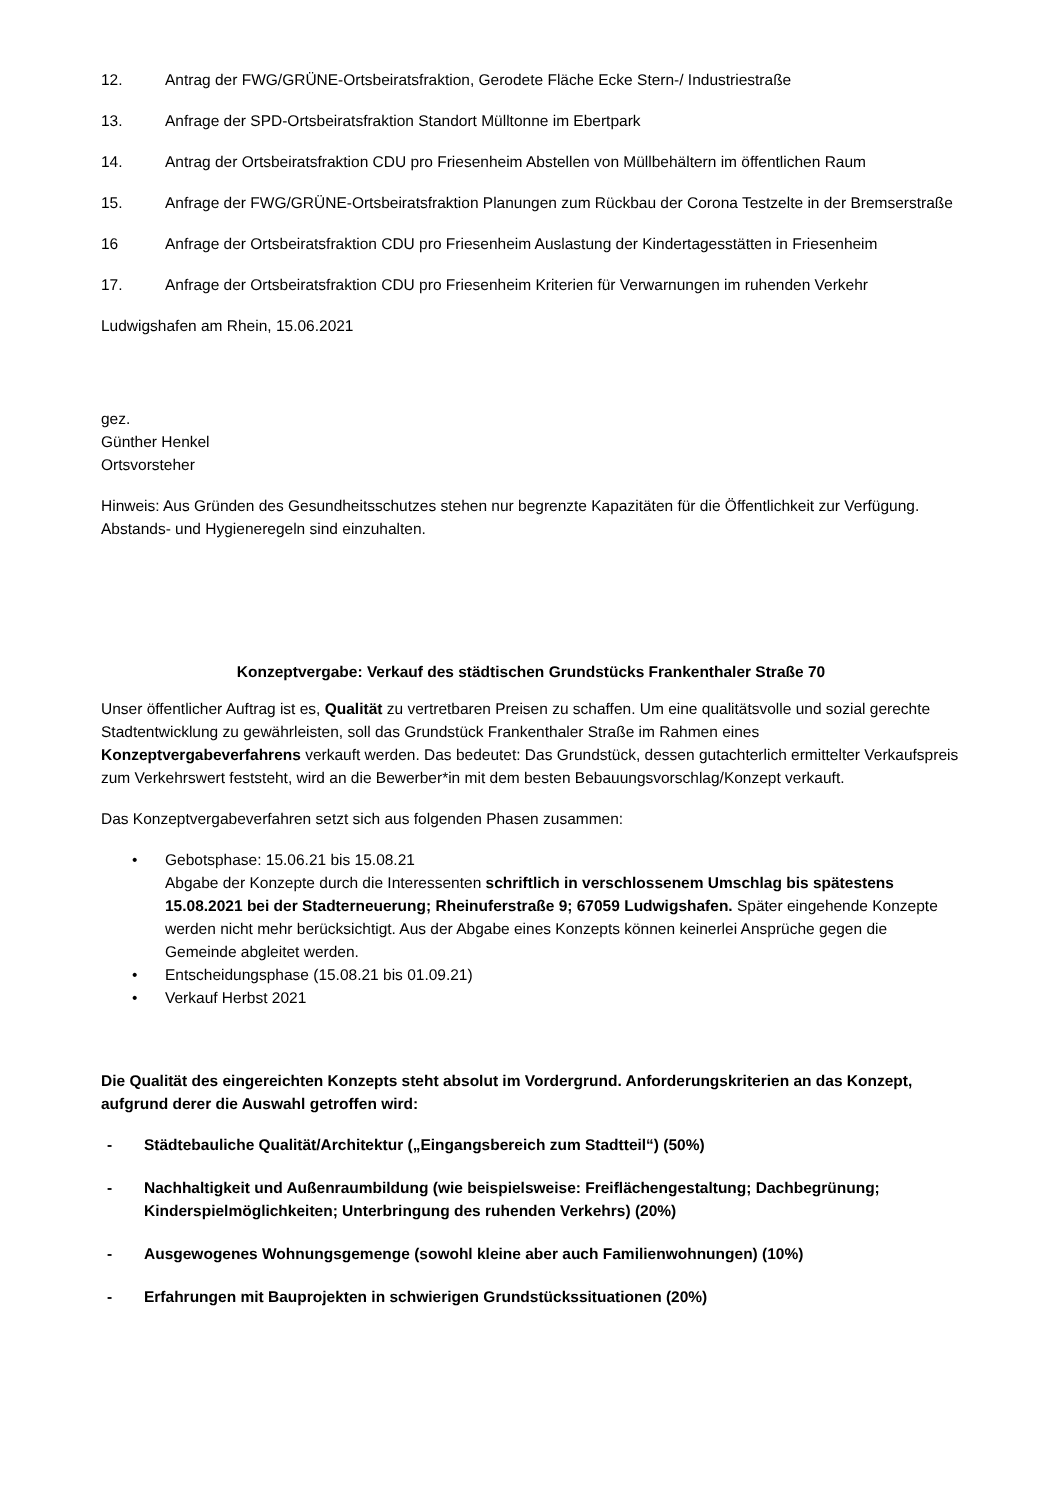12. Antrag der FWG/GRÜNE-Ortsbeiratsfraktion, Gerodete Fläche Ecke Stern-/ Industriestraße
13. Anfrage der SPD-Ortsbeiratsfraktion Standort Mülltonne im Ebertpark
14. Antrag der Ortsbeiratsfraktion CDU pro Friesenheim Abstellen von Müllbehältern im öffentlichen Raum
15. Anfrage der FWG/GRÜNE-Ortsbeiratsfraktion Planungen zum Rückbau der Corona Testzelte in der Bremserstraße
16 Anfrage der Ortsbeiratsfraktion CDU pro Friesenheim Auslastung der Kindertagesstätten in Friesenheim
17. Anfrage der Ortsbeiratsfraktion CDU pro Friesenheim Kriterien für Verwarnungen im ruhenden Verkehr
Ludwigshafen am Rhein, 15.06.2021
gez.
Günther Henkel
Ortsvorsteher
Hinweis: Aus Gründen des Gesundheitsschutzes stehen nur begrenzte Kapazitäten für die Öffentlichkeit zur Verfügung. Abstands- und Hygieneregeln sind einzuhalten.
Konzeptvergabe: Verkauf des städtischen Grundstücks Frankenthaler Straße 70
Unser öffentlicher Auftrag ist es, Qualität zu vertretbaren Preisen zu schaffen. Um eine qualitätsvolle und sozial gerechte Stadtentwicklung zu gewährleisten, soll das Grundstück Frankenthaler Straße im Rahmen eines Konzeptvergabeverfahrens verkauft werden. Das bedeutet: Das Grundstück, dessen gutachterlich ermittelter Verkaufspreis zum Verkehrswert feststeht, wird an die Bewerber*in mit dem besten Bebauungsvorschlag/Konzept verkauft.
Das Konzeptvergabeverfahren setzt sich aus folgenden Phasen zusammen:
• Gebotsphase: 15.06.21 bis 15.08.21
Abgabe der Konzepte durch die Interessenten schriftlich in verschlossenem Umschlag bis spätestens 15.08.2021 bei der Stadterneuerung; Rheinuferstraße 9; 67059 Ludwigshafen. Später eingehende Konzepte werden nicht mehr berücksichtigt. Aus der Abgabe eines Konzepts können keinerlei Ansprüche gegen die Gemeinde abgleitet werden.
• Entscheidungsphase (15.08.21 bis 01.09.21)
• Verkauf Herbst 2021
Die Qualität des eingereichten Konzepts steht absolut im Vordergrund. Anforderungskriterien an das Konzept, aufgrund derer die Auswahl getroffen wird:
- Städtebauliche Qualität/Architektur („Eingangsbereich zum Stadtteil“) (50%)
- Nachhaltigkeit und Außenraumbildung (wie beispielsweise: Freiflächengestaltung; Dachbegrünung; Kinderspielmöglichkeiten; Unterbringung des ruhenden Verkehrs) (20%)
- Ausgewogenes Wohnungsgemenge (sowohl kleine aber auch Familienwohnungen) (10%)
- Erfahrungen mit Bauprojekten in schwierigen Grundstückssituationen (20%)